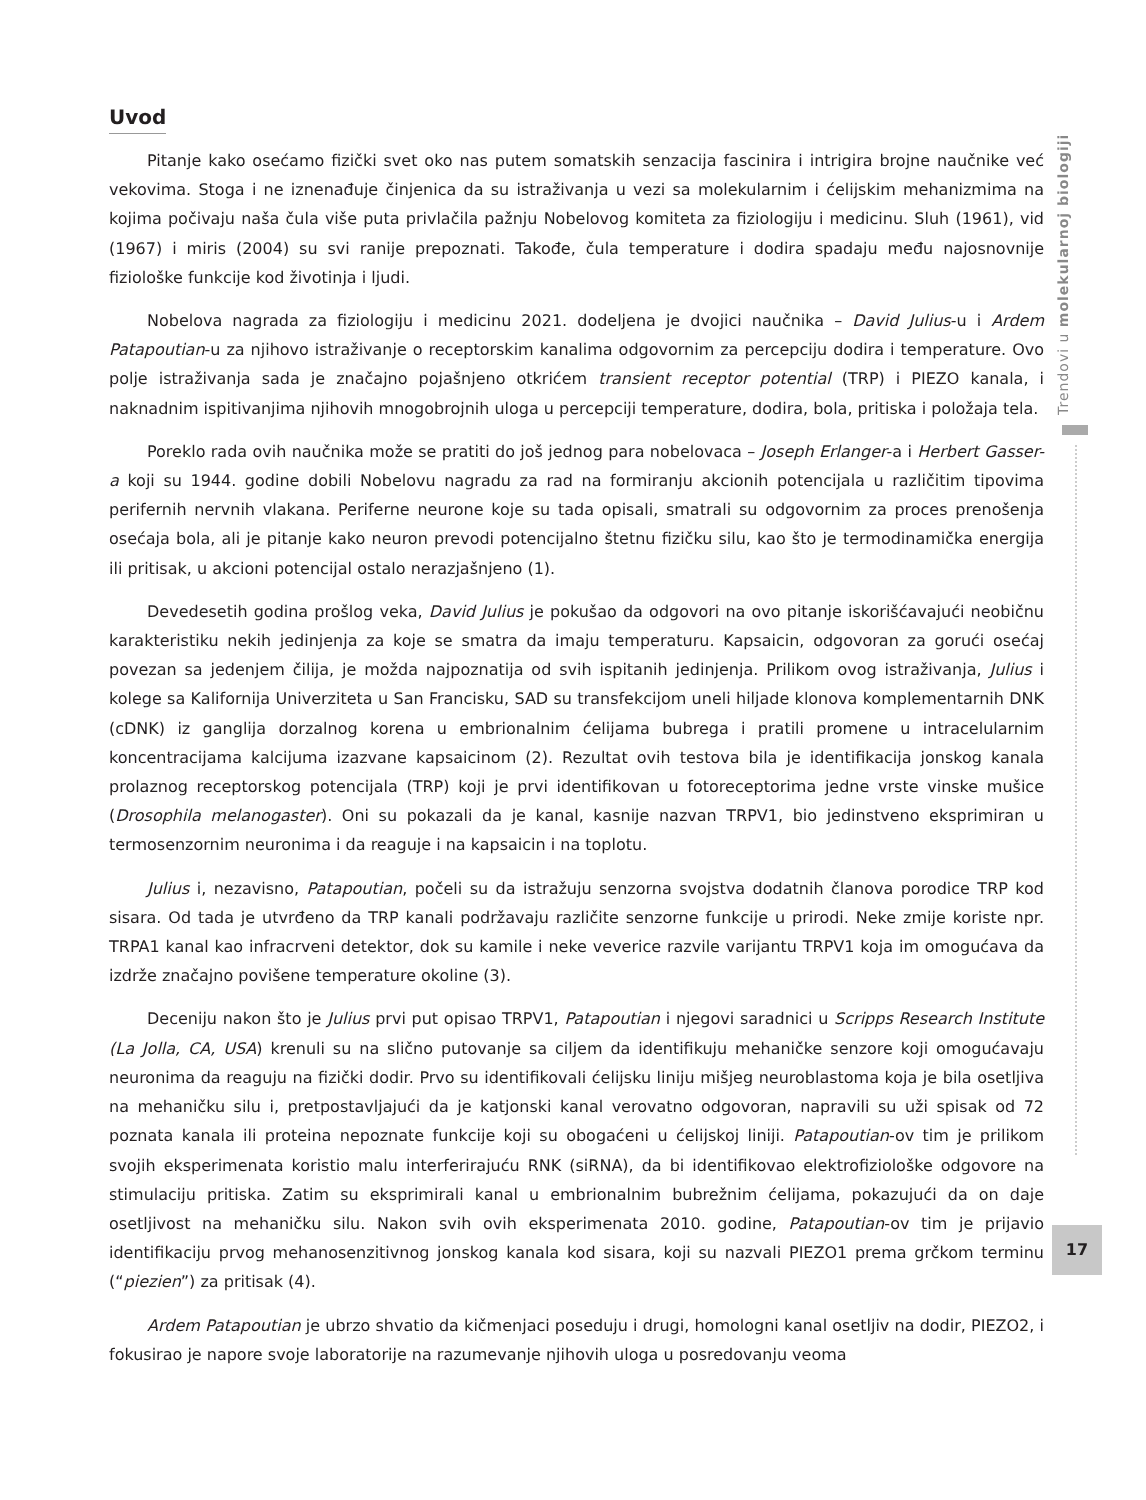Trendovi u molekularnoj biologiji
Uvod
Pitanje kako osećamo fizički svet oko nas putem somatskih senzacija fascinira i intrigira brojne naučnike već vekovima. Stoga i ne iznenađuje činjenica da su istraživanja u vezi sa molekularnim i ćelijskim mehanizmima na kojima počivaju naša čula više puta privlačila pažnju Nobelovog komiteta za fiziologiju i medicinu. Sluh (1961), vid (1967) i miris (2004) su svi ranije prepoznati. Takođe, čula temperature i dodira spadaju među najosnovnije fiziološke funkcije kod životinja i ljudi.
Nobelova nagrada za fiziologiju i medicinu 2021. dodeljena je dvojici naučnika – David Julius-u i Ardem Patapoutian-u za njihovo istraživanje o receptorskim kanalima odgovornim za percepciju dodira i temperature. Ovo polje istraživanja sada je značajno pojašnjeno otkrićem transient receptor potential (TRP) i PIEZO kanala, i naknadnim ispitivanjima njihovih mnogobrojnih uloga u percepciji temperature, dodira, bola, pritiska i položaja tela.
Poreklo rada ovih naučnika može se pratiti do još jednog para nobelovaca – Joseph Erlanger-a i Herbert Gasser-a koji su 1944. godine dobili Nobelovu nagradu za rad na formiranju akcionih potencijala u različitim tipovima perifernih nervnih vlakana. Periferne neurone koje su tada opisali, smatrali su odgovornim za proces prenošenja osećaja bola, ali je pitanje kako neuron prevodi potencijalno štetnu fizičku silu, kao što je termodinamička energija ili pritisak, u akcioni potencijal ostalo nerazjašnjeno (1).
Devedesetih godina prošlog veka, David Julius je pokušao da odgovori na ovo pitanje iskorišćavajući neobičnu karakteristiku nekih jedinjenja za koje se smatra da imaju temperaturu. Kapsaicin, odgovoran za gorući osećaj povezan sa jedenjem čilija, je možda najpoznatija od svih ispitanih jedinjenja. Prilikom ovog istraživanja, Julius i kolege sa Kalifornija Univerziteta u San Francisku, SAD su transfekcijom uneli hiljade klonova komplementarnih DNK (cDNK) iz ganglija dorzalnog korena u embrionalnim ćelijama bubrega i pratili promene u intracelularnim koncentracijama kalcijuma izazvane kapsaicinom (2). Rezultat ovih testova bila je identifikacija jonskog kanala prolaznog receptorskog potencijala (TRP) koji je prvi identifikovan u fotoreceptorima jedne vrste vinske mušice (Drosophila melanogaster). Oni su pokazali da je kanal, kasnije nazvan TRPV1, bio jedinstveno eksprimiran u termosenzornim neuronima i da reaguje i na kapsaicin i na toplotu.
Julius i, nezavisno, Patapoutian, počeli su da istražuju senzorna svojstva dodatnih članova porodice TRP kod sisara. Od tada je utvrđeno da TRP kanali podržavaju različite senzorne funkcije u prirodi. Neke zmije koriste npr. TRPA1 kanal kao infracrveni detektor, dok su kamile i neke veverice razvile varijantu TRPV1 koja im omogućava da izdrže značajno povišene temperature okoline (3).
Deceniju nakon što je Julius prvi put opisao TRPV1, Patapoutian i njegovi saradnici u Scripps Research Institute (La Jolla, CA, USA) krenuli su na slično putovanje sa ciljem da identifikuju mehaničke senzore koji omogućavaju neuronima da reaguju na fizički dodir. Prvo su identifikovali ćelijsku liniju mišjeg neuroblastoma koja je bila osetljiva na mehaničku silu i, pretpostavljajući da je katjonski kanal verovatno odgovoran, napravili su uži spisak od 72 poznata kanala ili proteina nepoznate funkcije koji su obogaćeni u ćelijskoj liniji. Patapoutian-ov tim je prilikom svojih eksperimenata koristio malu interferirajuću RNK (siRNA), da bi identifikovao elektrofiziološke odgovore na stimulaciju pritiska. Zatim su eksprimirali kanal u embrionalnim bubrežnim ćelijama, pokazujući da on daje osetljivost na mehaničku silu. Nakon svih ovih eksperimenata 2010. godine, Patapoutian-ov tim je prijavio identifikaciju prvog mehanosenzitivnog jonskog kanala kod sisara, koji su nazvali PIEZO1 prema grčkom terminu (“piezien”) za pritisak (4).
Ardem Patapoutian je ubrzo shvatio da kičmenjaci poseduju i drugi, homologni kanal osetljiv na dodir, PIEZO2, i fokusirao je napore svoje laboratorije na razumevanje njihovih uloga u posredovanju veoma
17